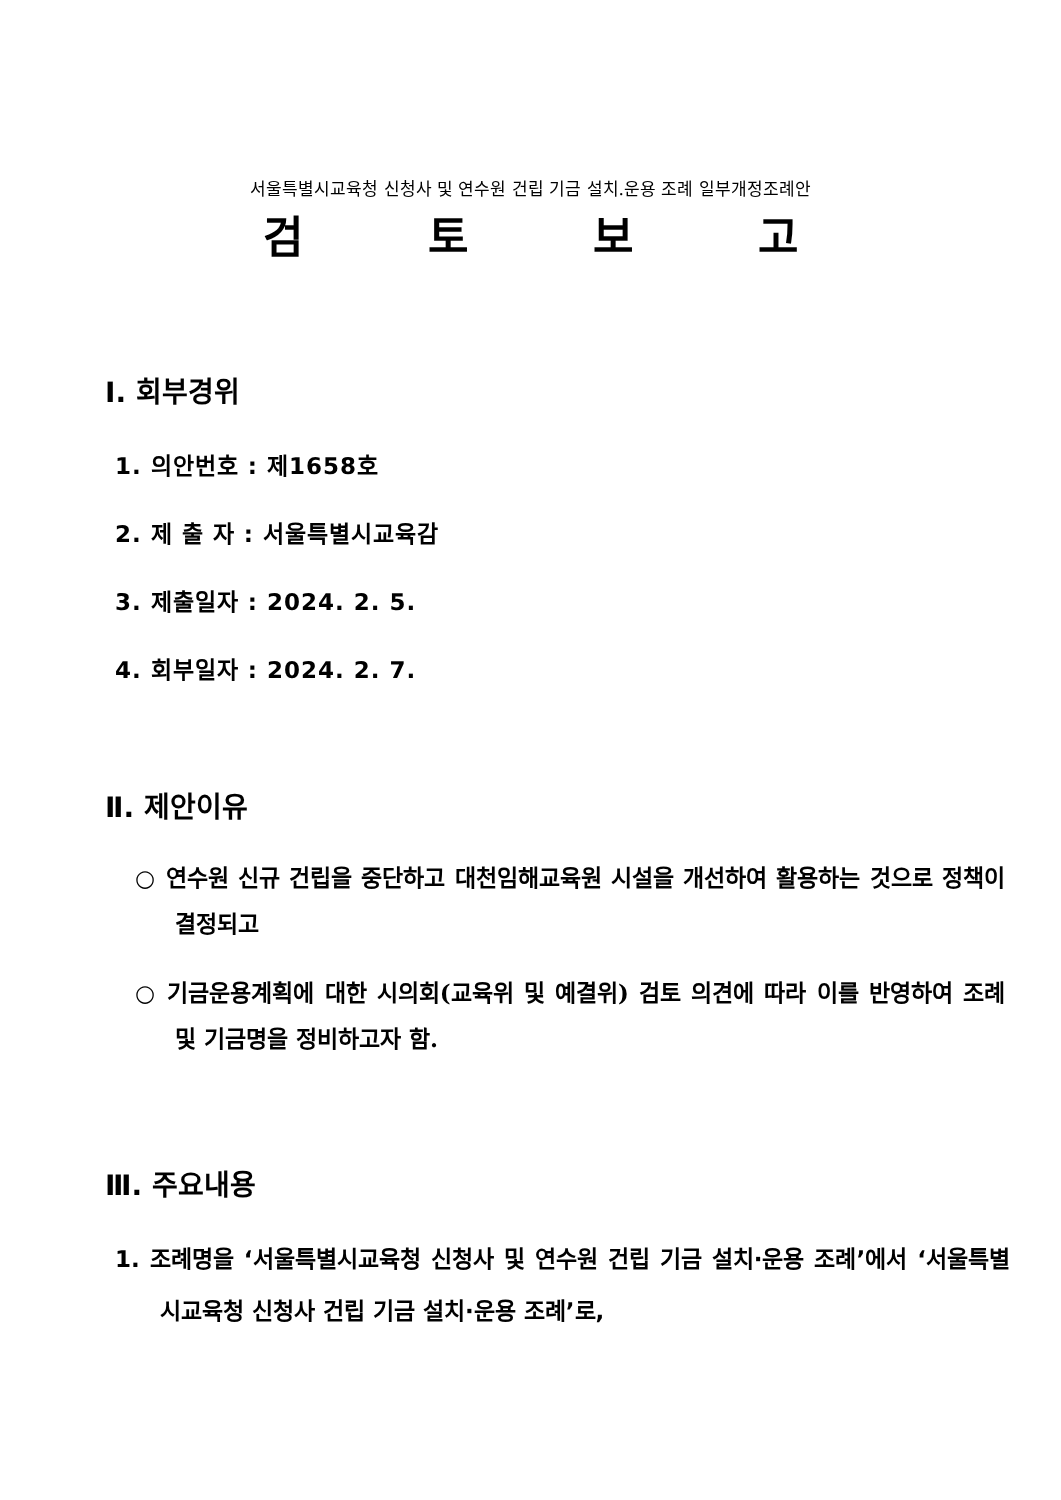서울특별시교육청 신청사 및 연수원 건립 기금 설치.운용 조례 일부개정조례안
검 토 보 고
Ⅰ. 회부경위
1. 의안번호 : 제1658호
2. 제 출 자 : 서울특별시교육감
3. 제출일자 : 2024. 2. 5.
4. 회부일자 : 2024. 2. 7.
Ⅱ. 제안이유
○ 연수원 신규 건립을 중단하고 대천임해교육원 시설을 개선하여 활용하는 것으로 정책이 결정되고
○ 기금운용계획에 대한 시의회(교육위 및 예결위) 검토 의견에 따라 이를 반영하여 조례 및 기금명을 정비하고자 함.
Ⅲ. 주요내용
1. 조례명을 ‘서울특별시교육청 신청사 및 연수원 건립 기금 설치·운용 조례’에서 ‘서울특별시교육청 신청사 건립 기금 설치·운용 조례’로,